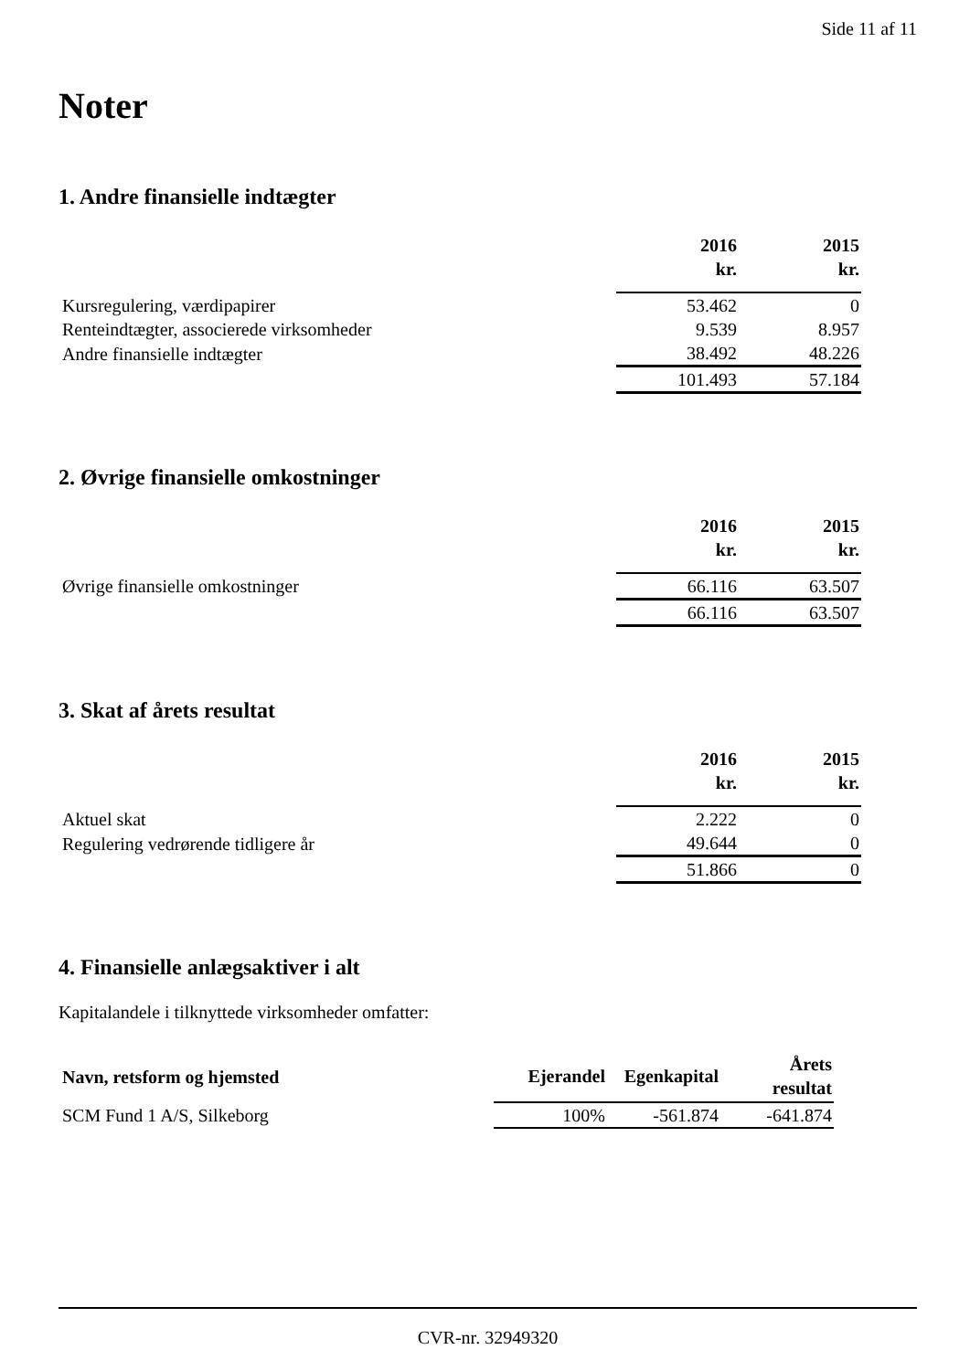Side 11 af 11
Noter
1. Andre finansielle indtægter
| | 2016 kr. | 2015 kr. |
| --- | --- | --- |
| Kursregulering, værdipapirer | 53.462 | 0 |
| Renteindtægter, associerede virksomheder | 9.539 | 8.957 |
| Andre finansielle indtægter | 38.492 | 48.226 |
| | 101.493 | 57.184 |
2. Øvrige finansielle omkostninger
| | 2016 kr. | 2015 kr. |
| --- | --- | --- |
| Øvrige finansielle omkostninger | 66.116 | 63.507 |
| | 66.116 | 63.507 |
3. Skat af årets resultat
| | 2016 kr. | 2015 kr. |
| --- | --- | --- |
| Aktuel skat | 2.222 | 0 |
| Regulering vedrørende tidligere år | 49.644 | 0 |
| | 51.866 | 0 |
4. Finansielle anlægsaktiver i alt
Kapitalandele i tilknyttede virksomheder omfatter:
| Navn, retsform og hjemsted | Ejerandel | Egenkapital | Årets resultat |
| --- | --- | --- | --- |
| SCM Fund 1 A/S, Silkeborg | 100% | -561.874 | -641.874 |
CVR-nr. 32949320